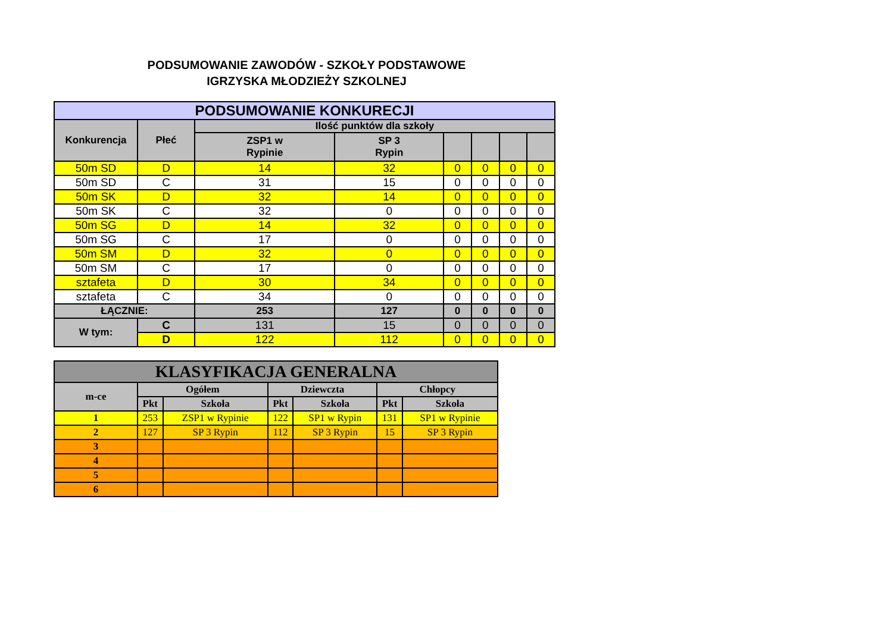PODSUMOWANIE ZAWODÓW - SZKOŁY PODSTAWOWE
IGRZYSKA MŁODZIEŻY SZKOLNEJ
| PODSUMOWANIE KONKURECJI | | | | | | | |
| --- | --- | --- | --- | --- | --- | --- | --- |
| Konkurencja | Płeć | Ilość punktów dla szkoły | | | | | |
| | | ZSP1 w Rypinie | SP 3 Rypin | | | | |
| 50m SD | D | 14 | 32 | 0 | 0 | 0 | 0 |
| 50m SD | C | 31 | 15 | 0 | 0 | 0 | 0 |
| 50m SK | D | 32 | 14 | 0 | 0 | 0 | 0 |
| 50m SK | C | 32 | 0 | 0 | 0 | 0 | 0 |
| 50m SG | D | 14 | 32 | 0 | 0 | 0 | 0 |
| 50m SG | C | 17 | 0 | 0 | 0 | 0 | 0 |
| 50m SM | D | 32 | 0 | 0 | 0 | 0 | 0 |
| 50m SM | C | 17 | 0 | 0 | 0 | 0 | 0 |
| sztafeta | D | 30 | 34 | 0 | 0 | 0 | 0 |
| sztafeta | C | 34 | 0 | 0 | 0 | 0 | 0 |
| ŁĄCZNIE: | | 253 | 127 | 0 | 0 | 0 | 0 |
| W tym: | C | 131 | 15 | 0 | 0 | 0 | 0 |
| | D | 122 | 112 | 0 | 0 | 0 | 0 |
| KLASYFIKACJA GENERALNA | | | | | | |
| --- | --- | --- | --- | --- | --- | --- |
| m-ce | Ogółem | | Dziewczta | | Chłopcy | |
| | Pkt | Szkoła | Pkt | Szkoła | Pkt | Szkoła |
| 1 | 253 | ZSP1 w Rypinie | 122 | SP1 w Rypin | 131 | SP1 w Rypinie |
| 2 | 127 | SP 3 Rypin | 112 | SP 3 Rypin | 15 | SP 3 Rypin |
| 3 | | | | | | |
| 4 | | | | | | |
| 5 | | | | | | |
| 6 | | | | | | |